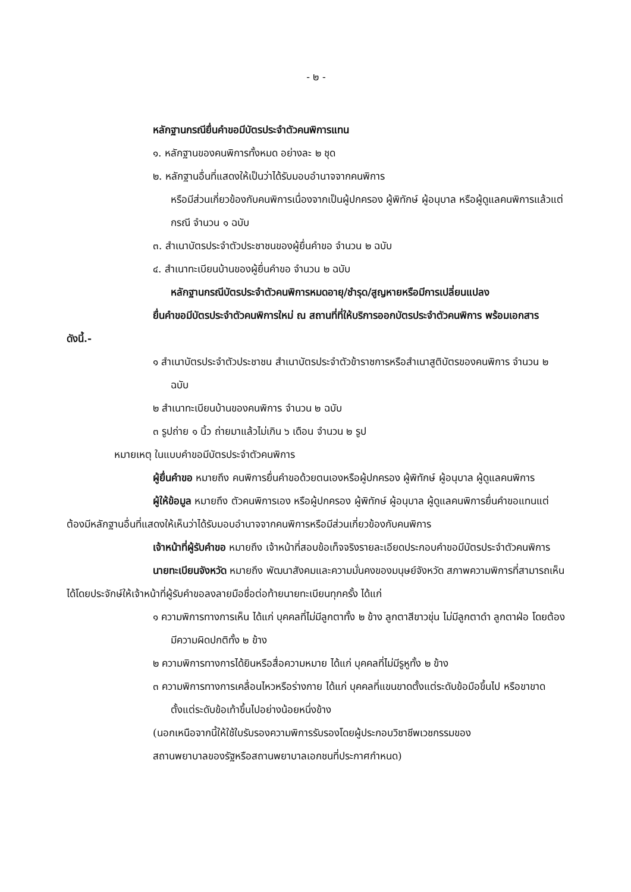- ๒ -
หลักฐานกรณียื่นคำขอมีบัตรประจำตัวคนพิการแทน
๑. หลักฐานของคนพิการทั้งหมด อย่างละ ๒ ชุด
๒. หลักฐานอื่นที่แสดงให้เป็นว่าได้รับมอบอำนาจจากคนพิการ
หรือมีส่วนเกี่ยวข้องกับคนพิการเนื่องจากเป็นผู้ปกครอง ผู้พิทักษ์ ผู้อนุบาล หรือผู้ดูแลคนพิการแล้วแต่กรณี จำนวน ๑ ฉบับ
๓. สำเนาบัตรประจำตัวประชาชนของผู้ยื่นคำขอ จำนวน ๒ ฉบับ
๔. สำเนาทะเบียนบ้านของผู้ยื่นคำขอ จำนวน ๒ ฉบับ
หลักฐานกรณีบัตรประจำตัวคนพิการหมดอายุ/ชำรุด/สูญหายหรือมีการเปลี่ยนแปลง
ยื่นคำขอมีบัตรประจำตัวคนพิการใหม่ ณ สถานที่ที่ให้บริการออกบัตรประจำตัวคนพิการ พร้อมเอกสาร ดังนี้.-
๑ สำเนาบัตรประจำตัวประชาชน สำเนาบัตรประจำตัวข้าราชการหรือสำเนาสูติบัตรของคนพิการ จำนวน ๒ ฉบับ
๒ สำเนาทะเบียนบ้านของคนพิการ จำนวน ๒ ฉบับ
๓ รูปถ่าย ๑ นิ้ว ถ่ายมาแล้วไม่เกิน ๖ เดือน จำนวน ๒ รูป
หมายเหตุ ในแบบคำขอมีบัตรประจำตัวคนพิการ
ผู้ยื่นคำขอ หมายถึง คนพิการยื่นคำขอด้วยตนเองหรือผู้ปกครอง ผู้พิทักษ์ ผู้อนุบาล ผู้ดูแลคนพิการ
ผู้ให้ข้อมูล หมายถึง ตัวคนพิการเอง หรือผู้ปกครอง ผู้พิทักษ์ ผู้อนุบาล ผู้ดูแลคนพิการยื่นคำขอแทนแต่ต้องมีหลักฐานอื่นที่แสดงให้เห็นว่าได้รับมอบอำนาจจากคนพิการหรือมีส่วนเกี่ยวข้องกับคนพิการ
เจ้าหน้าที่ผู้รับคำขอ หมายถึง เจ้าหน้าที่สอบข้อเท็จจริงรายละเอียดประกอบคำขอมีบัตรประจำตัวคนพิการ
นายทะเบียนจังหวัด หมายถึง พัฒนาสังคมและความมั่นคงของมนุษย์จังหวัด สภาพความพิการที่สามารถเห็นได้โดยประจักษ์ให้เจ้าหน้าที่ผู้รับคำขอลงลายมือชื่อต่อท้ายนายทะเบียนทุกครั้ง ได้แก่
๑ ความพิการทางการเห็น ได้แก่ บุคคลที่ไม่มีลูกตาทั้ง ๒ ข้าง ลูกตาสีขาวขุ่น ไม่มีลูกตาดำ ลูกตาฝ่อ โดยต้องมีความผิดปกติทั้ง ๒ ข้าง
๒ ความพิการทางการได้ยินหรือสื่อความหมาย ได้แก่ บุคคลที่ไม่มีรูหูทั้ง ๒ ข้าง
๓ ความพิการทางการเคลื่อนไหวหรือร่างกาย ได้แก่ บุคคลที่แขนขาดตั้งแต่ระดับข้อมือขึ้นไป หรือขาขาดตั้งแต่ระดับข้อเท้าขึ้นไปอย่างน้อยหนึ่งข้าง
(นอกเหนือจากนี้ให้ใช้ใบรับรองความพิการรับรองโดยผู้ประกอบวิชาชีพเวชกรรมของ
สถานพยาบาลของรัฐหรือสถานพยาบาลเอกชนที่ประกาศกำหนด)